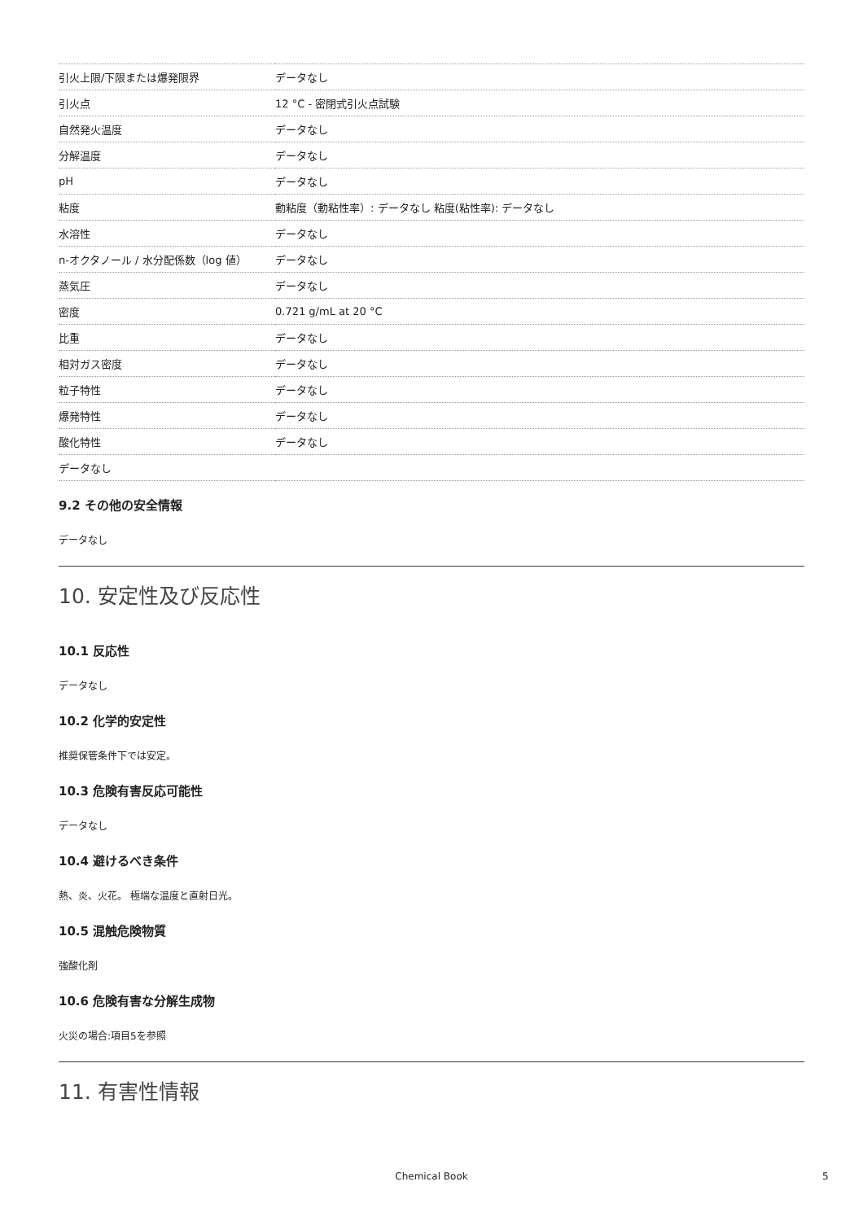| 引火上限/下限または爆発限界 | データなし |
| 引火点 | 12 °C - 密閉式引火点試験 |
| 自然発火温度 | データなし |
| 分解温度 | データなし |
| pH | データなし |
| 粘度 | 動粘度（動粘性率）: データなし 粘度(粘性率): データなし |
| 水溶性 | データなし |
| n-オクタノール / 水分配係数（log 値） | データなし |
| 蒸気圧 | データなし |
| 密度 | 0.721 g/mL at 20 °C |
| 比重 | データなし |
| 相対ガス密度 | データなし |
| 粒子特性 | データなし |
| 爆発特性 | データなし |
| 酸化特性 | データなし |
| データなし | |
9.2 その他の安全情報
データなし
10. 安定性及び反応性
10.1 反応性
データなし
10.2 化学的安定性
推奨保管条件下では安定。
10.3 危険有害反応可能性
データなし
10.4 避けるべき条件
熱、炎、火花。 極端な温度と直射日光。
10.5 混触危険物質
強酸化剤
10.6 危険有害な分解生成物
火災の場合:項目5を参照
11. 有害性情報
Chemical Book 5